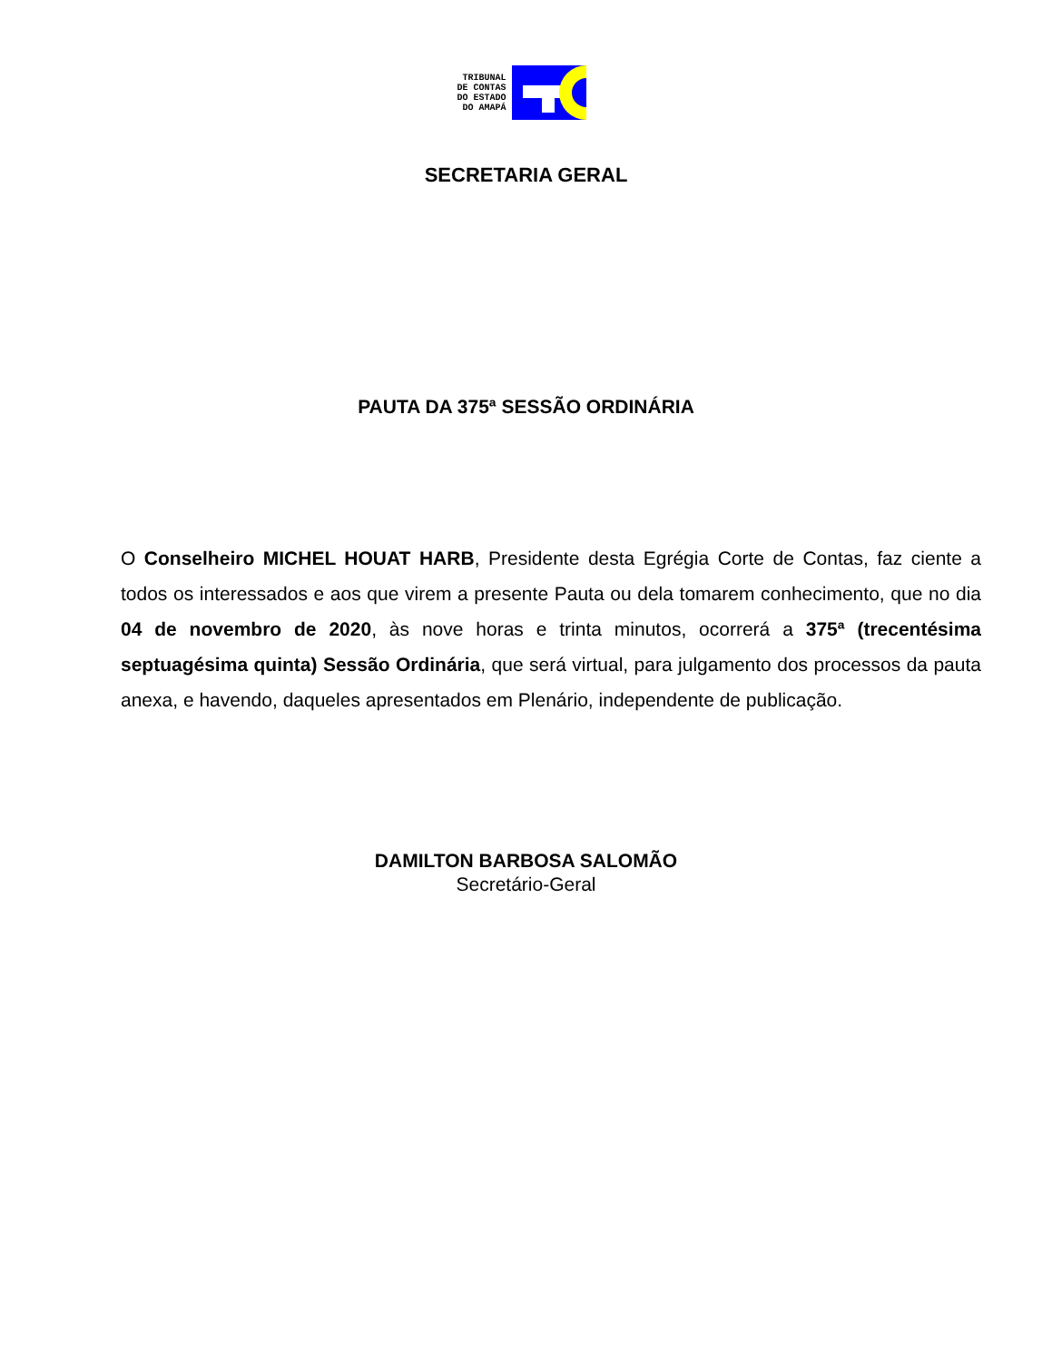TRIBUNAL
DE CONTAS
DO ESTADO
DO AMAPÁ
SECRETARIA GERAL
PAUTA DA 375ª SESSÃO ORDINÁRIA
O Conselheiro MICHEL HOUAT HARB, Presidente desta Egrégia Corte de Contas, faz ciente a todos os interessados e aos que virem a presente Pauta ou dela tomarem conhecimento, que no dia 04 de novembro de 2020, às nove horas e trinta minutos, ocorrerá a 375ª (trecentésima septuagésima quinta) Sessão Ordinária, que será virtual, para julgamento dos processos da pauta anexa, e havendo, daqueles apresentados em Plenário, independente de publicação.
DAMILTON BARBOSA SALOMÃO
Secretário-Geral